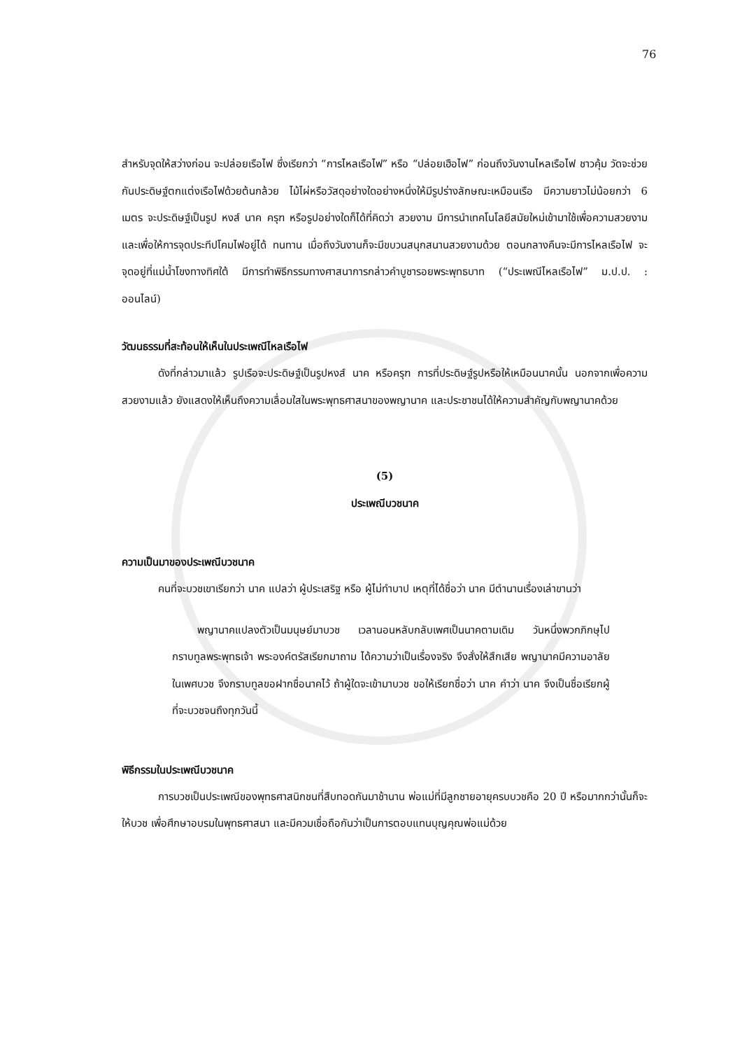76
สำหรับจุดให้สว่างก่อน จะปล่อยเรือไฟ ซึ่งเรียกว่า “การไหลเรือไฟ” หรือ “ปล่อยเฮือไฟ” ก่อนถึงวันงานไหลเรือไฟ ชาวคุ้ม วัดจะช่วยกันประดิษฐ์ตกแต่งเรือไฟด้วยต้นกล้วย ไม้ไผ่หรือวัสดุอย่างใดอย่างหนึ่งให้มีรูปร่างลักษณะเหมือนเรือ มีความยาวไม่น้อยกว่า 6 เมตร จะประดิษฐ์เป็นรูป หงส์ นาค ครุฑ หรือรูปอย่างใดก็ได้ที่คิดว่า สวยงาม มีการนำเทคโนโลยีสมัยใหม่เข้ามาใช้เพื่อความสวยงาม และเพื่อให้การจุดประทีปโคมไฟอยู่ได้ ทนทาน เมื่อถึงวันงานก็จะมีขบวนสนุกสนานสวยงามด้วย ตอนกลางคืนจะมีการไหลเรือไฟ จะจุดอยู่ที่แม่น้ำโขงทางทิศใต้ มีการทำพิธีกรรมทางศาสนาการกล่าวคำบูชารอยพระพุทธบาท (“ประเพณีไหลเรือไฟ” ม.ป.ป. : ออนไลน์)
วัฒนธรรมที่สะท้อนให้เห็นในประเพณีไหลเรือไฟ
ดังที่กล่าวมาแล้ว รูปเรือจะประดิษฐ์เป็นรูปหงส์ นาค หรือครุฑ การที่ประดิษฐ์รูปหรือให้เหมือนนาคนั้น นอกจากเพื่อความสวยงามแล้ว ยังแสดงให้เห็นถึงความเลื่อมใสในพระพุทธศาสนาของพญานาค และประชาชนได้ให้ความสำคัญกับพญานาคด้วย
(5)
ประเพณีบวชนาค
ความเป็นมาของประเพณีบวชนาค
คนที่จะบวชเขาเรียกว่า นาค แปลว่า ผู้ประเสริฐ หรือ ผู้ไม่ทำบาป เหตุที่ได้ชื่อว่า นาค มีตำนานเรื่องเล่าขานว่า
พญานาคแปลงตัวเป็นมนุษย์มาบวช เวลานอนหลับกลับเพศเป็นนาคตามเดิม วันหนึ่งพวกภิกษุไปกราบทูลพระพุทธเจ้า พระองค์ตรัสเรียกมาถาม ได้ความว่าเป็นเรื่องจริง จึงสั่งให้สึกเสีย พญานาคมีความอาลัยในเพศบวช จึงกราบทูลขอฝากชื่อนาคไว้ ถ้าผู้ใดจะเข้ามาบวช ขอให้เรียกชื่อว่า นาค คำว่า นาค จึงเป็นชื่อเรียกผู้ที่จะบวชจนถึงทุกวันนี้
พิธีกรรมในประเพณีบวชนาค
การบวชเป็นประเพณีของพุทธศาสนิกชนที่สืบทอดกันมาช้านาน พ่อแม่ที่มีลูกชายอายุครบบวชคือ 20 ปี หรือมากกว่านั้นก็จะให้บวช เพื่อศึกษาอบรมในพุทธศาสนา และมีควมเชื่อถือกันว่าเป็นการตอบแทนบุญคุณพ่อแม่ด้วย